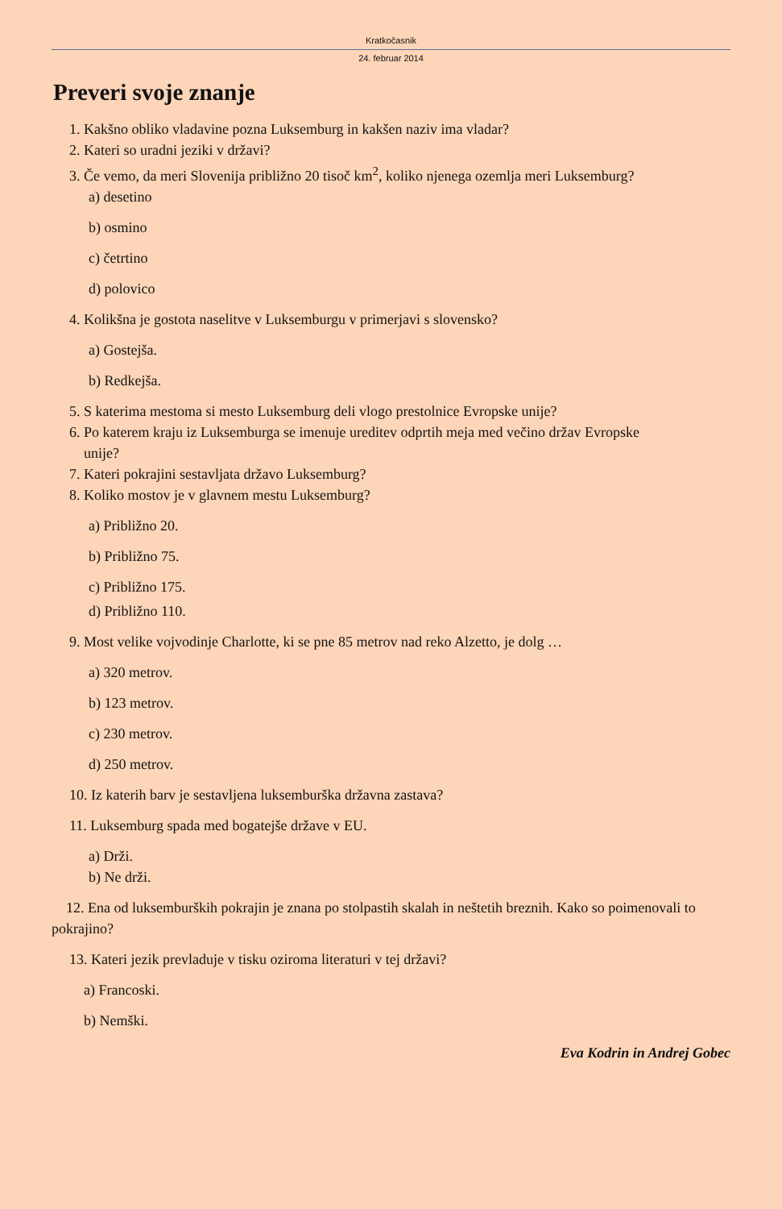Kratkočasnik
24. februar 2014
Preveri svoje znanje
1. Kakšno obliko vladavine pozna Luksemburg in kakšen naziv ima vladar?
2. Kateri so uradni jeziki v državi?
3. Če vemo, da meri Slovenija približno 20 tisoč km<sup>2</sup>, koliko njenega ozemlja meri Luksemburg?
a) desetino
b) osmino
c) četrtino
d) polovico
4. Kolikšna je gostota naselitve v Luksemburgu v primerjavi s slovensko?
a) Gostejša.
b) Redkejša.
5. S katerima mestoma si mesto Luksemburg deli vlogo prestolnice Evropske unije?
6. Po katerem kraju iz Luksemburga se imenuje ureditev odprtih meja med večino držav Evropske
unije?
7. Kateri pokrajini sestavljata državo Luksemburg?
8. Koliko mostov je v glavnem mestu Luksemburg?
a) Približno 20.
b) Približno 75.
c) Približno 175.
d) Približno 110.
9. Most velike vojvodinje Charlotte, ki se pne 85 metrov nad reko Alzetto, je dolg …
a) 320 metrov.
b) 123 metrov.
c) 230 metrov.
d) 250 metrov.
10. Iz katerih barv je sestavljena luksemburška državna zastava?
11. Luksemburg spada med bogatejše države v EU.
a) Drži.
b) Ne drži.
12. Ena od luksemburških pokrajin je znana po stolpastih skalah in neštetih breznih. Kako so poimenovali to pokrajino?
13. Kateri jezik prevladuje v tisku oziroma literaturi v tej državi?
a) Francoski.
b) Nemški.
Eva Kodrin in Andrej Gobec